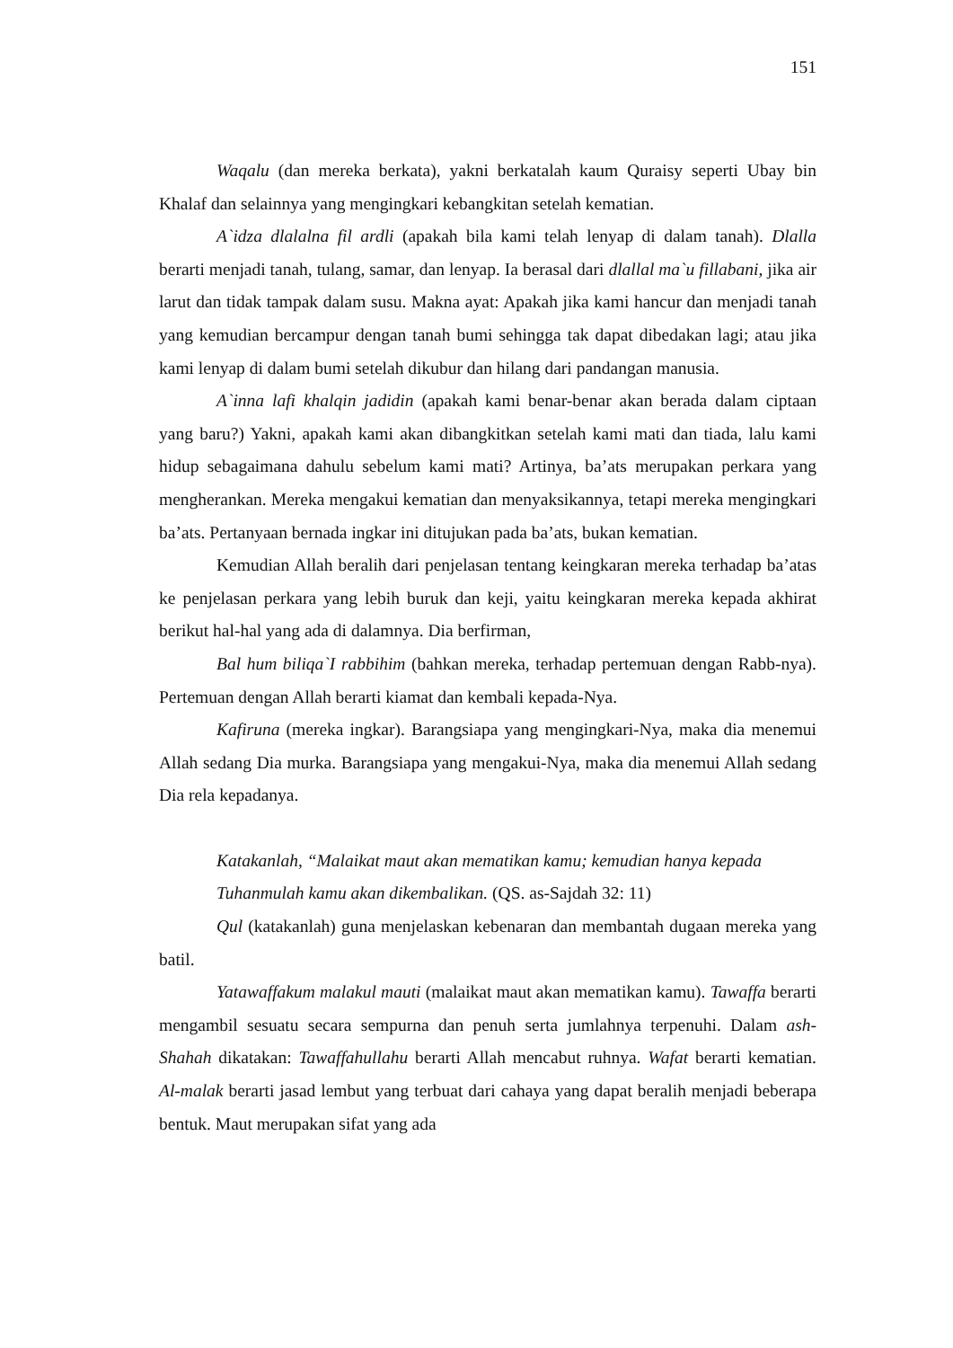151
Waqalu (dan mereka berkata), yakni berkatalah kaum Quraisy seperti Ubay bin Khalaf dan selainnya yang mengingkari kebangkitan setelah kematian.
A`idza dlalalna fil ardli (apakah bila kami telah lenyap di dalam tanah). Dlalla berarti menjadi tanah, tulang, samar, dan lenyap. Ia berasal dari dlallal ma`u fillabani, jika air larut dan tidak tampak dalam susu. Makna ayat: Apakah jika kami hancur dan menjadi tanah yang kemudian bercampur dengan tanah bumi sehingga tak dapat dibedakan lagi; atau jika kami lenyap di dalam bumi setelah dikubur dan hilang dari pandangan manusia.
A`inna lafi khalqin jadidin (apakah kami benar-benar akan berada dalam ciptaan yang baru?) Yakni, apakah kami akan dibangkitkan setelah kami mati dan tiada, lalu kami hidup sebagaimana dahulu sebelum kami mati? Artinya, ba’ats merupakan perkara yang mengherankan. Mereka mengakui kematian dan menyaksikannya, tetapi mereka mengingkari ba’ats. Pertanyaan bernada ingkar ini ditujukan pada ba’ats, bukan kematian.
Kemudian Allah beralih dari penjelasan tentang keingkaran mereka terhadap ba’atas ke penjelasan perkara yang lebih buruk dan keji, yaitu keingkaran mereka kepada akhirat berikut hal-hal yang ada di dalamnya. Dia berfirman,
Bal hum biliqa`I rabbihim (bahkan mereka, terhadap pertemuan dengan Rabb-nya). Pertemuan dengan Allah berarti kiamat dan kembali kepada-Nya.
Kafiruna (mereka ingkar). Barangsiapa yang mengingkari-Nya, maka dia menemui Allah sedang Dia murka. Barangsiapa yang mengakui-Nya, maka dia menemui Allah sedang Dia rela kepadanya.
Katakanlah, “Malaikat maut akan mematikan kamu; kemudian hanya kepada Tuhanmulah kamu akan dikembalikan. (QS. as-Sajdah 32: 11)
Qul (katakanlah) guna menjelaskan kebenaran dan membantah dugaan mereka yang batil.
Yatawaffakum malakul mauti (malaikat maut akan mematikan kamu). Tawaffa berarti mengambil sesuatu secara sempurna dan penuh serta jumlahnya terpenuhi. Dalam ash-Shahah dikatakan: Tawaffahullahu berarti Allah mencabut ruhnya. Wafat berarti kematian. Al-malak berarti jasad lembut yang terbuat dari cahaya yang dapat beralih menjadi beberapa bentuk. Maut merupakan sifat yang ada